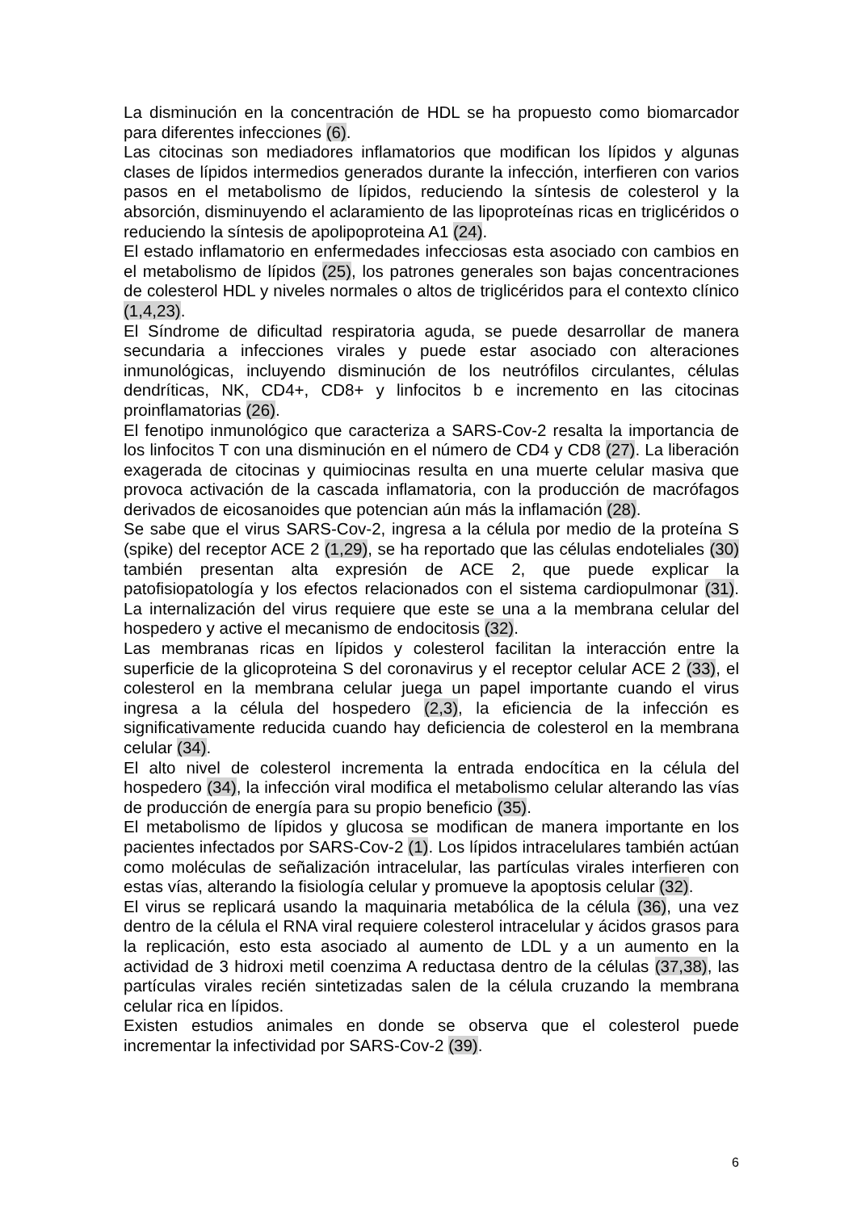La disminución en la concentración de HDL se ha propuesto como biomarcador para diferentes infecciones (6).
Las citocinas son mediadores inflamatorios que modifican los lípidos y algunas clases de lípidos intermedios generados durante la infección, interfieren con varios pasos en el metabolismo de lípidos, reduciendo la síntesis de colesterol y la absorción, disminuyendo el aclaramiento de las lipoproteínas ricas en triglicéridos o reduciendo la síntesis de apolipoproteina A1 (24).
El estado inflamatorio en enfermedades infecciosas esta asociado con cambios en el metabolismo de lípidos (25), los patrones generales son bajas concentraciones de colesterol HDL y niveles normales o altos de triglicéridos para el contexto clínico (1,4,23).
El Síndrome de dificultad respiratoria aguda, se puede desarrollar de manera secundaria a infecciones virales y puede estar asociado con alteraciones inmunológicas, incluyendo disminución de los neutrófilos circulantes, células dendríticas, NK, CD4+, CD8+ y linfocitos b e incremento en las citocinas proinflamatorias (26).
El fenotipo inmunológico que caracteriza a SARS-Cov-2 resalta la importancia de los linfocitos T con una disminución en el número de CD4 y CD8 (27). La liberación exagerada de citocinas y quimiocinas resulta en una muerte celular masiva que provoca activación de la cascada inflamatoria, con la producción de macrófagos derivados de eicosanoides que potencian aún más la inflamación (28).
Se sabe que el virus SARS-Cov-2, ingresa a la célula por medio de la proteína S (spike) del receptor ACE 2 (1,29), se ha reportado que las células endoteliales (30) también presentan alta expresión de ACE 2, que puede explicar la patofisiopatología y los efectos relacionados con el sistema cardiopulmonar (31). La internalización del virus requiere que este se una a la membrana celular del hospedero y active el mecanismo de endocitosis (32).
Las membranas ricas en lípidos y colesterol facilitan la interacción entre la superficie de la glicoproteina S del coronavirus y el receptor celular ACE 2 (33), el colesterol en la membrana celular juega un papel importante cuando el virus ingresa a la célula del hospedero (2,3), la eficiencia de la infección es significativamente reducida cuando hay deficiencia de colesterol en la membrana celular (34).
El alto nivel de colesterol incrementa la entrada endocítica en la célula del hospedero (34), la infección viral modifica el metabolismo celular alterando las vías de producción de energía para su propio beneficio (35).
El metabolismo de lípidos y glucosa se modifican de manera importante en los pacientes infectados por SARS-Cov-2 (1). Los lípidos intracelulares también actúan como moléculas de señalización intracelular, las partículas virales interfieren con estas vías, alterando la fisiología celular y promueve la apoptosis celular (32).
El virus se replicará usando la maquinaria metabólica de la célula (36), una vez dentro de la célula el RNA viral requiere colesterol intracelular y ácidos grasos para la replicación, esto esta asociado al aumento de LDL y a un aumento en la actividad de 3 hidroxi metil coenzima A reductasa dentro de la células (37,38), las partículas virales recién sintetizadas salen de la célula cruzando la membrana celular rica en lípidos.
Existen estudios animales en donde se observa que el colesterol puede incrementar la infectividad por SARS-Cov-2 (39).
6